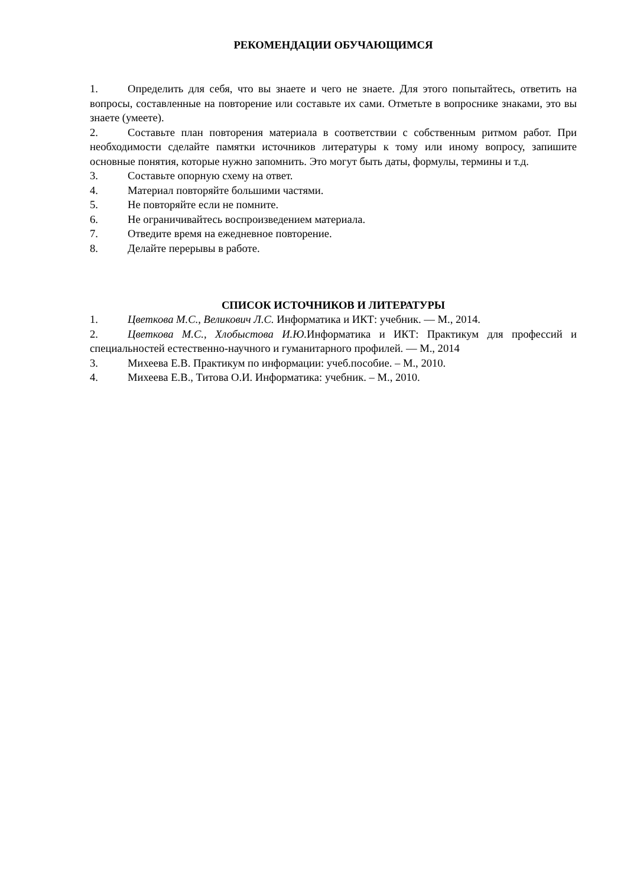РЕКОМЕНДАЦИИ ОБУЧАЮЩИМСЯ
1. Определить для себя, что вы знаете и чего не знаете. Для этого попытайтесь, ответить на вопросы, составленные на повторение или составьте их сами. Отметьте в вопроснике знаками, это вы знаете (умеете).
2. Составьте план повторения материала в соответствии с собственным ритмом работ. При необходимости сделайте памятки источников литературы к тому или иному вопросу, запишите основные понятия, которые нужно запомнить. Это могут быть даты, формулы, термины и т.д.
3. Составьте опорную схему на ответ.
4. Материал повторяйте большими частями.
5. Не повторяйте если не помните.
6. Не ограничивайтесь воспроизведением материала.
7. Отведите время на ежедневное повторение.
8. Делайте перерывы в работе.
СПИСОК ИСТОЧНИКОВ И ЛИТЕРАТУРЫ
1. Цветкова М.С., Великович Л.С. Информатика и ИКТ: учебник. — М., 2014.
2. Цветкова М.С., Хлобыстова И.Ю. Информатика и ИКТ: Практикум для профессий и специальностей естественно-научного и гуманитарного профилей. — М., 2014
3. Михеева Е.В. Практикум по информации: учеб.пособие. – М., 2010.
4. Михеева Е.В., Титова О.И. Информатика: учебник. – М., 2010.